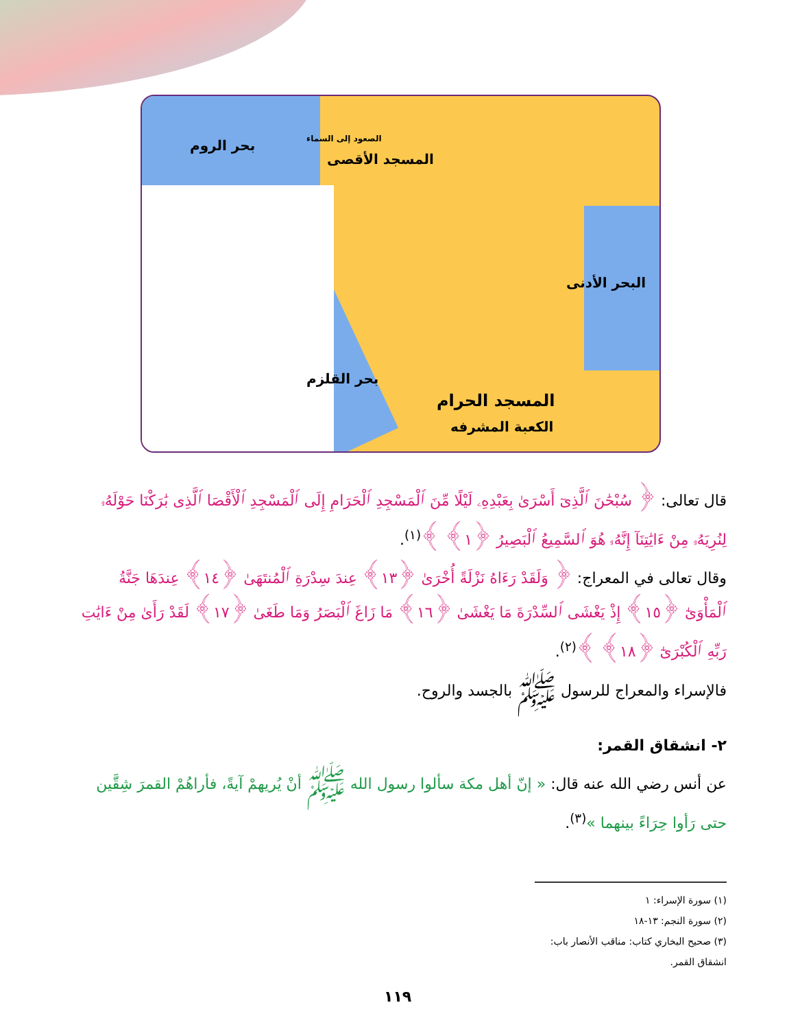بحر الروم الصعود إلى السماء
المسجد الأقصى
البحر الأدنى
بحر القلزم
المسجد الحرام
الكعبة المشرفه
قال تعالى: ﴿ سُبْحَٰنَ ٱلَّذِىٓ أَسْرَىٰ بِعَبْدِهِۦ لَيْلًا مِّنَ ٱلْمَسْجِدِ ٱلْحَرَامِ إِلَى ٱلْمَسْجِدِ ٱلْأَقْصَا ٱلَّذِى بَٰرَكْنَا حَوْلَهُۥ لِنُرِيَهُۥ مِنْ ءَايَٰتِنَآ إِنَّهُۥ هُوَ ٱلسَّمِيعُ ٱلْبَصِيرُ ﴿١﴾ ﴾<sup>(١)</sup>.
وقال تعالى في المعراج: ﴿ وَلَقَدْ رَءَاهُ نَزْلَةً أُخْرَىٰ ﴿١٣﴾ عِندَ سِدْرَةِ ٱلْمُنتَهَىٰ ﴿١٤﴾ عِندَهَا جَنَّةُ ٱلْمَأْوَىٰٓ ﴿١٥﴾ إِذْ يَغْشَى ٱلسِّدْرَةَ مَا يَغْشَىٰ ﴿١٦﴾ مَا زَاغَ ٱلْبَصَرُ وَمَا طَغَىٰ ﴿١٧﴾ لَقَدْ رَأَىٰ مِنْ ءَايَٰتِ رَبِّهِ ٱلْكُبْرَىٰٓ ﴿١٨﴾ ﴾<sup>(٢)</sup>.
فالإسراء والمعراج للرسول ﷺ بالجسد والروح.
٢- انشقاق القمر:
عن أنس رضي الله عنه قال: « إنّ أهل مكة سألوا رسول الله ﷺ أنْ يُريهمْ آيةً، فأراهُمْ القمرَ شِقَّين حتى رَأوا حِرَاءً بينهما »<sup>(٣)</sup>.
(١) سورة الإسراء: ١
(٢) سورة النجم: ١٣-١٨
(٣) صحيح البخاري كتاب: مناقب الأنصار باب: انشقاق القمر.
١١٩